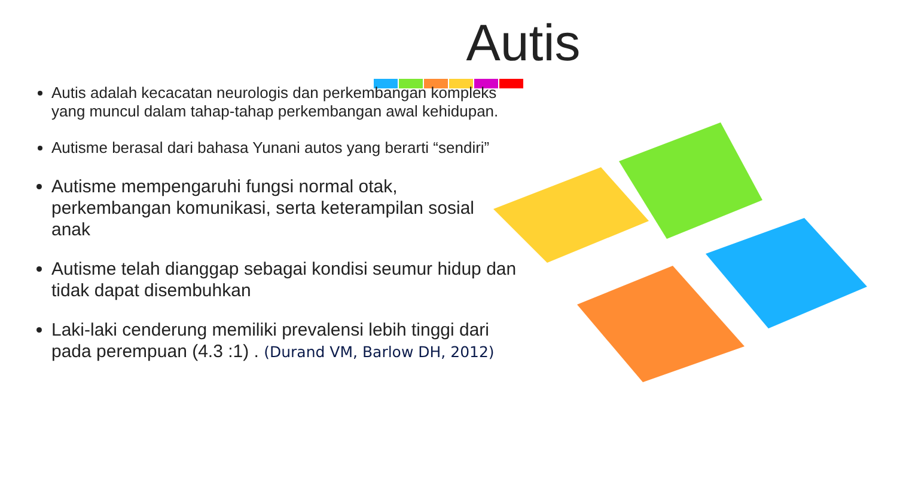Autis
Autis adalah kecacatan neurologis dan perkembangan kompleks yang muncul dalam tahap-tahap perkembangan awal kehidupan.
Autisme berasal dari bahasa Yunani autos yang berarti “sendiri”
Autisme mempengaruhi fungsi normal otak, perkembangan komunikasi, serta keterampilan sosial anak
Autisme telah dianggap sebagai kondisi seumur hidup dan tidak dapat disembuhkan
Laki-laki cenderung memiliki prevalensi lebih tinggi dari pada perempuan (4.3 :1) . (Durand VM, Barlow DH, 2012)